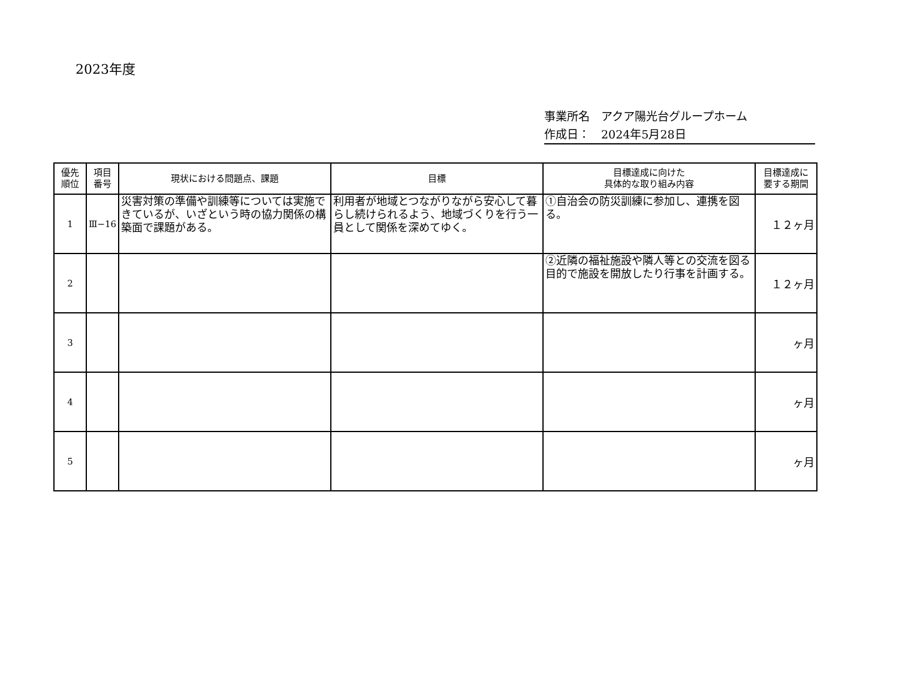2023年度
事業所名　アクア陽光台グループホーム
作成日：　2024年5月28日
| 優先 順位 | 項目 番号 | 現状における問題点、課題 | 目標 | 目標達成に向けた 具体的な取り組み内容 | 目標達成に 要する期間 |
| --- | --- | --- | --- | --- | --- |
| 1 | Ⅲ−16 | 災害対策の準備や訓練等については実施できているが、いざという時の協力関係の構築面で課題がある。 | 利用者が地域とつながりながら安心して暮らし続けられるよう、地域づくりを行う一員として関係を深めてゆく。 | ①自治会の防災訓練に参加し、連携を図る。 | １２ヶ月 |
| 2 | | | | ②近隣の福祉施設や隣人等との交流を図る目的で施設を開放したり行事を計画する。 | １２ヶ月 |
| 3 | | | | | ヶ月 |
| 4 | | | | | ヶ月 |
| 5 | | | | | ヶ月 |